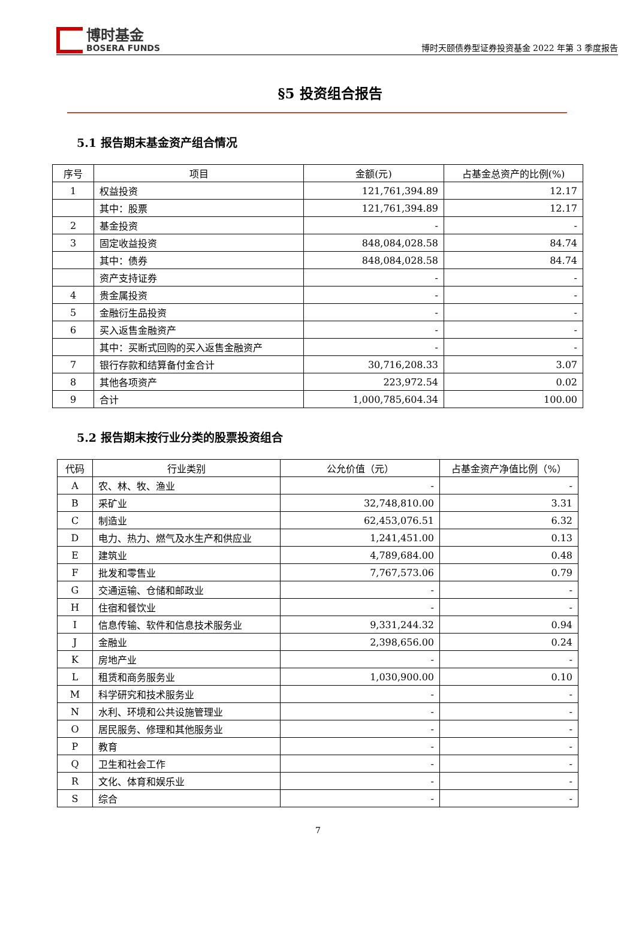博时基金
BOSERA FUNDS
博时天颐债券型证券投资基金 2022 年第 3 季度报告
§5 投资组合报告
5.1 报告期末基金资产组合情况
| 序号 | 项目 | 金额(元) | 占基金总资产的比例(%) |
| --- | --- | --- | --- |
| 1 | 权益投资 | 121,761,394.89 | 12.17 |
| | 其中：股票 | 121,761,394.89 | 12.17 |
| 2 | 基金投资 | - | - |
| 3 | 固定收益投资 | 848,084,028.58 | 84.74 |
| | 其中：债券 | 848,084,028.58 | 84.74 |
| | 资产支持证券 | - | - |
| 4 | 贵金属投资 | - | - |
| 5 | 金融衍生品投资 | - | - |
| 6 | 买入返售金融资产 | - | - |
| | 其中：买断式回购的买入返售金融资产 | - | - |
| 7 | 银行存款和结算备付金合计 | 30,716,208.33 | 3.07 |
| 8 | 其他各项资产 | 223,972.54 | 0.02 |
| 9 | 合计 | 1,000,785,604.34 | 100.00 |
5.2 报告期末按行业分类的股票投资组合
| 代码 | 行业类别 | 公允价值（元） | 占基金资产净值比例（%） |
| --- | --- | --- | --- |
| A | 农、林、牧、渔业 | - | - |
| B | 采矿业 | 32,748,810.00 | 3.31 |
| C | 制造业 | 62,453,076.51 | 6.32 |
| D | 电力、热力、燃气及水生产和供应业 | 1,241,451.00 | 0.13 |
| E | 建筑业 | 4,789,684.00 | 0.48 |
| F | 批发和零售业 | 7,767,573.06 | 0.79 |
| G | 交通运输、仓储和邮政业 | - | - |
| H | 住宿和餐饮业 | - | - |
| I | 信息传输、软件和信息技术服务业 | 9,331,244.32 | 0.94 |
| J | 金融业 | 2,398,656.00 | 0.24 |
| K | 房地产业 | - | - |
| L | 租赁和商务服务业 | 1,030,900.00 | 0.10 |
| M | 科学研究和技术服务业 | - | - |
| N | 水利、环境和公共设施管理业 | - | - |
| O | 居民服务、修理和其他服务业 | - | - |
| P | 教育 | - | - |
| Q | 卫生和社会工作 | - | - |
| R | 文化、体育和娱乐业 | - | - |
| S | 综合 | - | - |
7